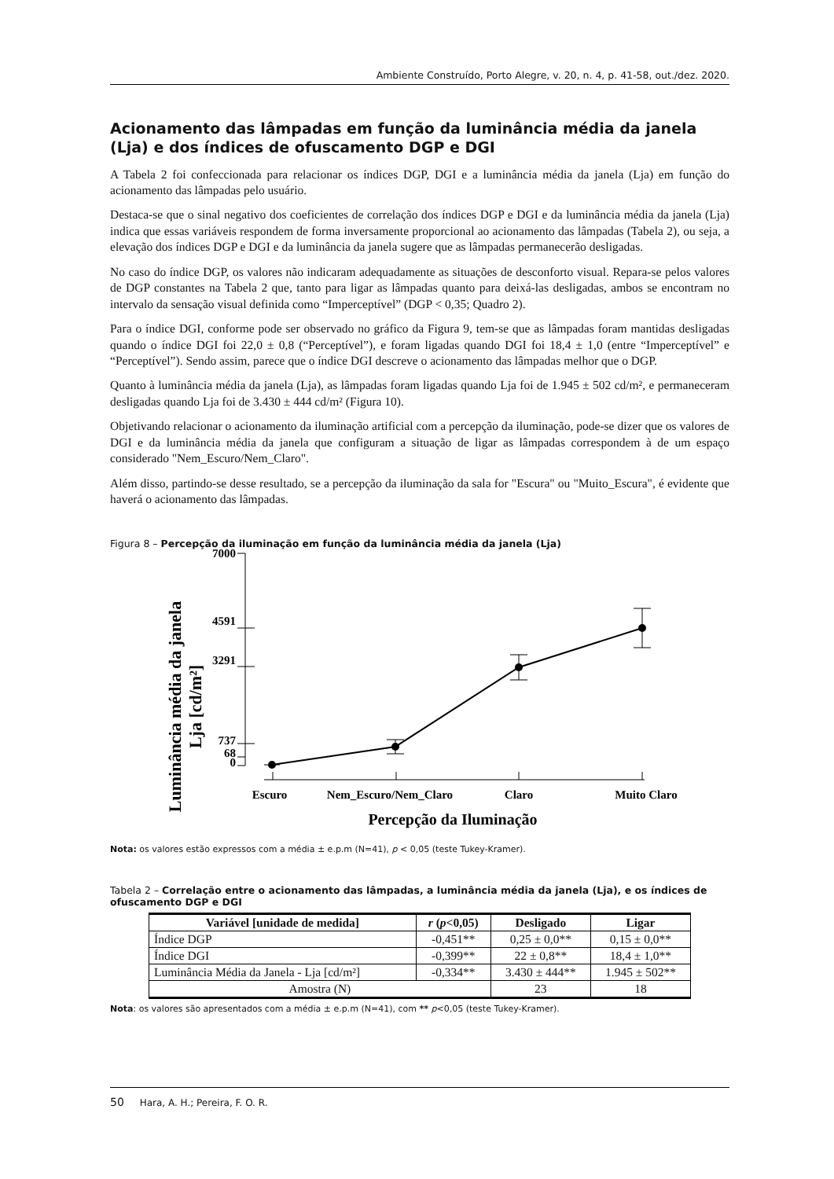Ambiente Construído, Porto Alegre, v. 20, n. 4, p. 41-58, out./dez. 2020.
Acionamento das lâmpadas em função da luminância média da janela (Lja) e dos índices de ofuscamento DGP e DGI
A Tabela 2 foi confeccionada para relacionar os índices DGP, DGI e a luminância média da janela (Lja) em função do acionamento das lâmpadas pelo usuário.
Destaca-se que o sinal negativo dos coeficientes de correlação dos índices DGP e DGI e da luminância média da janela (Lja) indica que essas variáveis respondem de forma inversamente proporcional ao acionamento das lâmpadas (Tabela 2), ou seja, a elevação dos índices DGP e DGI e da luminância da janela sugere que as lâmpadas permanecerão desligadas.
No caso do índice DGP, os valores não indicaram adequadamente as situações de desconforto visual. Repara-se pelos valores de DGP constantes na Tabela 2 que, tanto para ligar as lâmpadas quanto para deixá-las desligadas, ambos se encontram no intervalo da sensação visual definida como “Imperceptível” (DGP < 0,35; Quadro 2).
Para o índice DGI, conforme pode ser observado no gráfico da Figura 9, tem-se que as lâmpadas foram mantidas desligadas quando o índice DGI foi 22,0 ± 0,8 (“Perceptível”), e foram ligadas quando DGI foi 18,4 ± 1,0 (entre “Imperceptível” e “Perceptível”). Sendo assim, parece que o índice DGI descreve o acionamento das lâmpadas melhor que o DGP.
Quanto à luminância média da janela (Lja), as lâmpadas foram ligadas quando Lja foi de 1.945 ± 502 cd/m², e permaneceram desligadas quando Lja foi de 3.430 ± 444 cd/m² (Figura 10).
Objetivando relacionar o acionamento da iluminação artificial com a percepção da iluminação, pode-se dizer que os valores de DGI e da luminância média da janela que configuram a situação de ligar as lâmpadas correspondem à de um espaço considerado "Nem_Escuro/Nem_Claro".
Além disso, partindo-se desse resultado, se a percepção da iluminação da sala for "Escura" ou "Muito_Escura", é evidente que haverá o acionamento das lâmpadas.
Figura 8 – Percepção da iluminação em função da luminância média da janela (Lja)
Luminância média da janela
Lja [cd/m²]
7000
4591
3291
737
68
0
Escuro
Nem_Escuro/Nem_Claro
Claro
Muito Claro
Percepção da Iluminação
Nota: os valores estão expressos com a média ± e.p.m (N=41), p < 0,05 (teste Tukey-Kramer).
Tabela 2 – Correlação entre o acionamento das lâmpadas, a luminância média da janela (Lja), e os índices de ofuscamento DGP e DGI
| Variável [unidade de medida] | r ( p <0,05) | Desligado | Ligar |
| --- | --- | --- | --- |
| Índice DGP | -0,451** | 0,25 ± 0,0** | 0,15 ± 0,0** |
| Índice DGI | -0,399** | 22 ± 0,8** | 18,4 ± 1,0** |
| Luminância Média da Janela - Lja [cd/m²] | -0,334** | 3.430 ± 444** | 1.945 ± 502** |
| Amostra (N) | | 23 | 18 |
Nota: os valores são apresentados com a média ± e.p.m (N=41), com ** p<0,05 (teste Tukey-Kramer).
50 Hara, A. H.; Pereira, F. O. R.